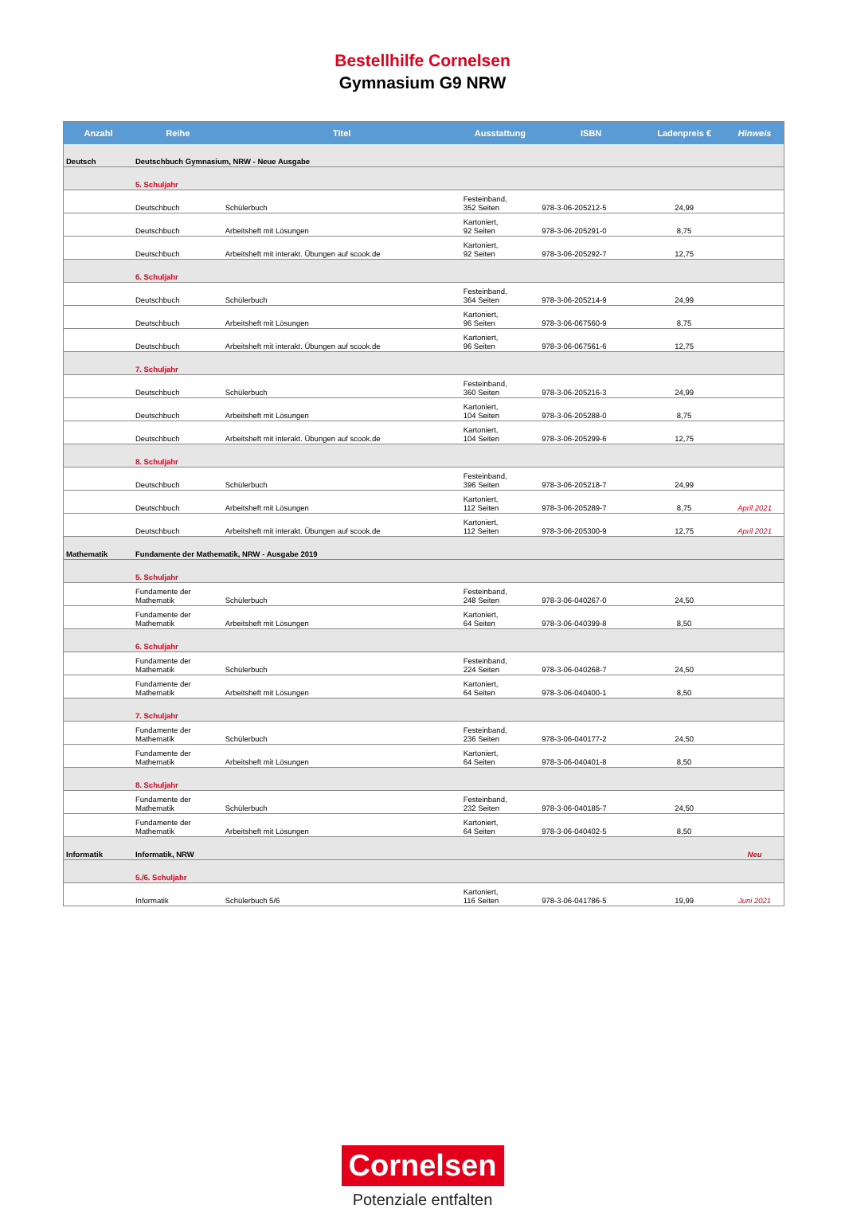Bestellhilfe Cornelsen
Gymnasium G9 NRW
| Anzahl | Reihe | Titel | Ausstattung | ISBN | Ladenpreis € | Hinweis |
| --- | --- | --- | --- | --- | --- | --- |
| Deutsch | Deutschbuch Gymnasium, NRW - Neue Ausgabe | | | | | |
| | 5. Schuljahr | | | | | |
| | Deutschbuch | Schülerbuch | Festeinband, 352 Seiten | 978-3-06-205212-5 | 24,99 | |
| | Deutschbuch | Arbeitsheft mit Lösungen | Kartoniert, 92 Seiten | 978-3-06-205291-0 | 8,75 | |
| | Deutschbuch | Arbeitsheft mit interakt. Übungen auf scook.de | Kartoniert, 92 Seiten | 978-3-06-205292-7 | 12,75 | |
| | 6. Schuljahr | | | | | |
| | Deutschbuch | Schülerbuch | Festeinband, 364 Seiten | 978-3-06-205214-9 | 24,99 | |
| | Deutschbuch | Arbeitsheft mit Lösungen | Kartoniert, 96 Seiten | 978-3-06-067560-9 | 8,75 | |
| | Deutschbuch | Arbeitsheft mit interakt. Übungen auf scook.de | Kartoniert, 96 Seiten | 978-3-06-067561-6 | 12,75 | |
| | 7. Schuljahr | | | | | |
| | Deutschbuch | Schülerbuch | Festeinband, 360 Seiten | 978-3-06-205216-3 | 24,99 | |
| | Deutschbuch | Arbeitsheft mit Lösungen | Kartoniert, 104 Seiten | 978-3-06-205288-0 | 8,75 | |
| | Deutschbuch | Arbeitsheft mit interakt. Übungen auf scook.de | Kartoniert, 104 Seiten | 978-3-06-205299-6 | 12,75 | |
| | 8. Schuljahr | | | | | |
| | Deutschbuch | Schülerbuch | Festeinband, 396 Seiten | 978-3-06-205218-7 | 24,99 | |
| | Deutschbuch | Arbeitsheft mit Lösungen | Kartoniert, 112 Seiten | 978-3-06-205289-7 | 8,75 | April 2021 |
| | Deutschbuch | Arbeitsheft mit interakt. Übungen auf scook.de | Kartoniert, 112 Seiten | 978-3-06-205300-9 | 12,75 | April 2021 |
| Mathematik | Fundamente der Mathematik, NRW - Ausgabe 2019 | | | | | |
| | 5. Schuljahr | | | | | |
| | Fundamente der Mathematik | Schülerbuch | Festeinband, 248 Seiten | 978-3-06-040267-0 | 24,50 | |
| | Fundamente der Mathematik | Arbeitsheft mit Lösungen | Kartoniert, 64 Seiten | 978-3-06-040399-8 | 8,50 | |
| | 6. Schuljahr | | | | | |
| | Fundamente der Mathematik | Schülerbuch | Festeinband, 224 Seiten | 978-3-06-040268-7 | 24,50 | |
| | Fundamente der Mathematik | Arbeitsheft mit Lösungen | Kartoniert, 64 Seiten | 978-3-06-040400-1 | 8,50 | |
| | 7. Schuljahr | | | | | |
| | Fundamente der Mathematik | Schülerbuch | Festeinband, 236 Seiten | 978-3-06-040177-2 | 24,50 | |
| | Fundamente der Mathematik | Arbeitsheft mit Lösungen | Kartoniert, 64 Seiten | 978-3-06-040401-8 | 8,50 | |
| | 8. Schuljahr | | | | | |
| | Fundamente der Mathematik | Schülerbuch | Festeinband, 232 Seiten | 978-3-06-040185-7 | 24,50 | |
| | Fundamente der Mathematik | Arbeitsheft mit Lösungen | Kartoniert, 64 Seiten | 978-3-06-040402-5 | 8,50 | |
| Informatik | Informatik, NRW | | | | | Neu |
| | 5./6. Schuljahr | | | | | |
| | Informatik | Schülerbuch 5/6 | Kartoniert, 116 Seiten | 978-3-06-041786-5 | 19,99 | Juni 2021 |
Cornelsen
Potenziale entfalten